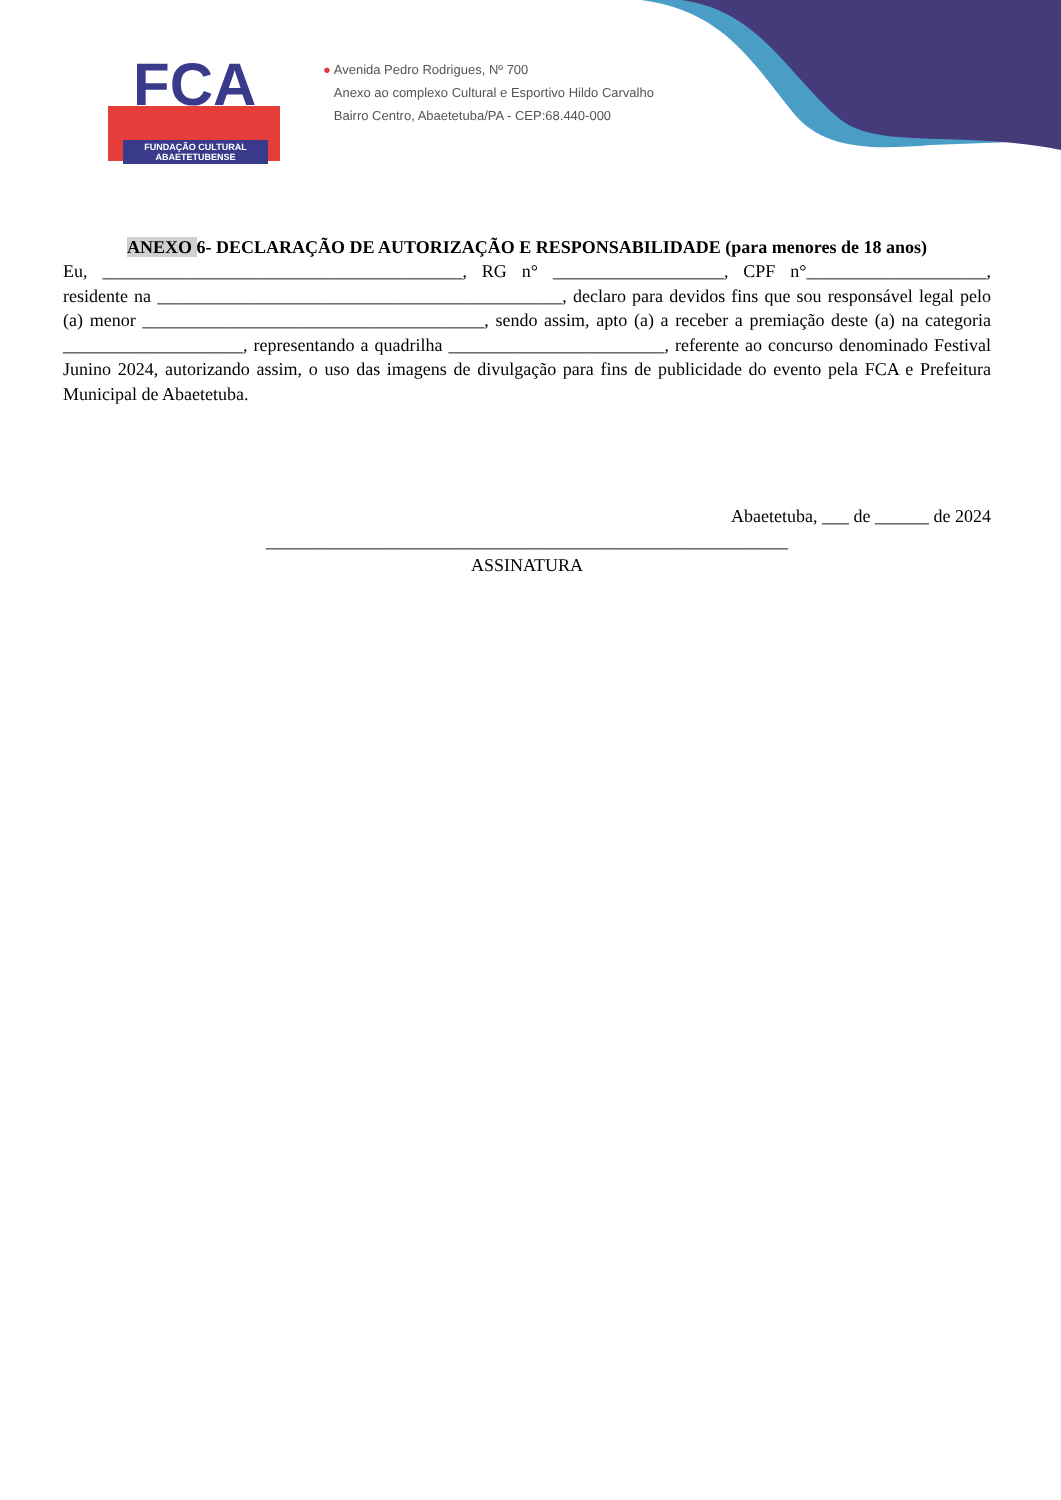FCA
FUNDAÇÃO CULTURAL
ABAETETUBENSE
● Avenida Pedro Rodrigues, Nº 700
Anexo ao complexo Cultural e Esportivo Hildo Carvalho
Bairro Centro, Abaetetuba/PA - CEP:68.440-000
ANEXO 6- DECLARAÇÃO DE AUTORIZAÇÃO E RESPONSABILIDADE (para menores de 18 anos)
Eu, ________________________________________, RG n° ___________________, CPF n°____________________, residente na _____________________________________________, declaro para devidos fins que sou responsável legal pelo (a) menor ______________________________________, sendo assim, apto (a) a receber a premiação deste (a) na categoria ____________________, representando a quadrilha ________________________, referente ao concurso denominado Festival Junino 2024, autorizando assim, o uso das imagens de divulgação para fins de publicidade do evento pela FCA e Prefeitura Municipal de Abaetetuba.
Abaetetuba, ___ de ______ de 2024
__________________________________________________________
ASSINATURA